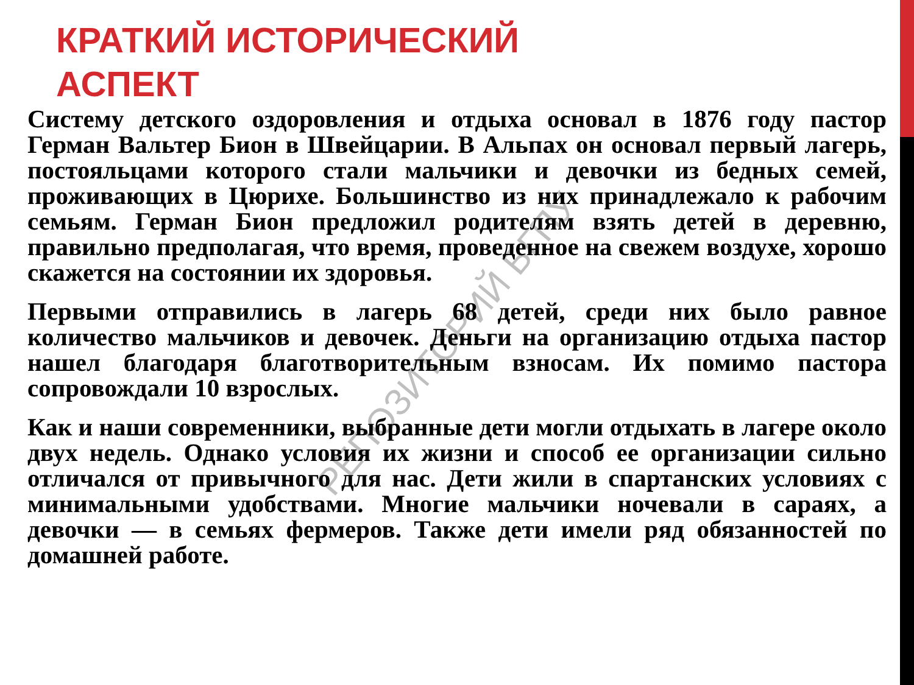КРАТКИЙ ИСТОРИЧЕСКИЙ АСПЕКТ
Систему детского оздоровления и отдыха основал в 1876 году пастор Герман Вальтер Бион в Швейцарии. В Альпах он основал первый лагерь, постояльцами которого стали мальчики и девочки из бедных семей, проживающих в Цюрихе. Большинство из них принадлежало к рабочим семьям. Герман Бион предложил родителям взять детей в деревню, правильно предполагая, что время, проведенное на свежем воздухе, хорошо скажется на состоянии их здоровья.
Первыми отправились в лагерь 68 детей, среди них было равное количество мальчиков и девочек. Деньги на организацию отдыха пастор нашел благодаря благотворительным взносам. Их помимо пастора сопровождали 10 взрослых.
Как и наши современники, выбранные дети могли отдыхать в лагере около двух недель. Однако условия их жизни и способ ее организации сильно отличался от привычного для нас. Дети жили в спартанских условиях с минимальными удобствами. Многие мальчики ночевали в сараях, а девочки — в семьях фермеров. Также дети имели ряд обязанностей по домашней работе.
РЕПОЗИТОРИЙ БГПУ